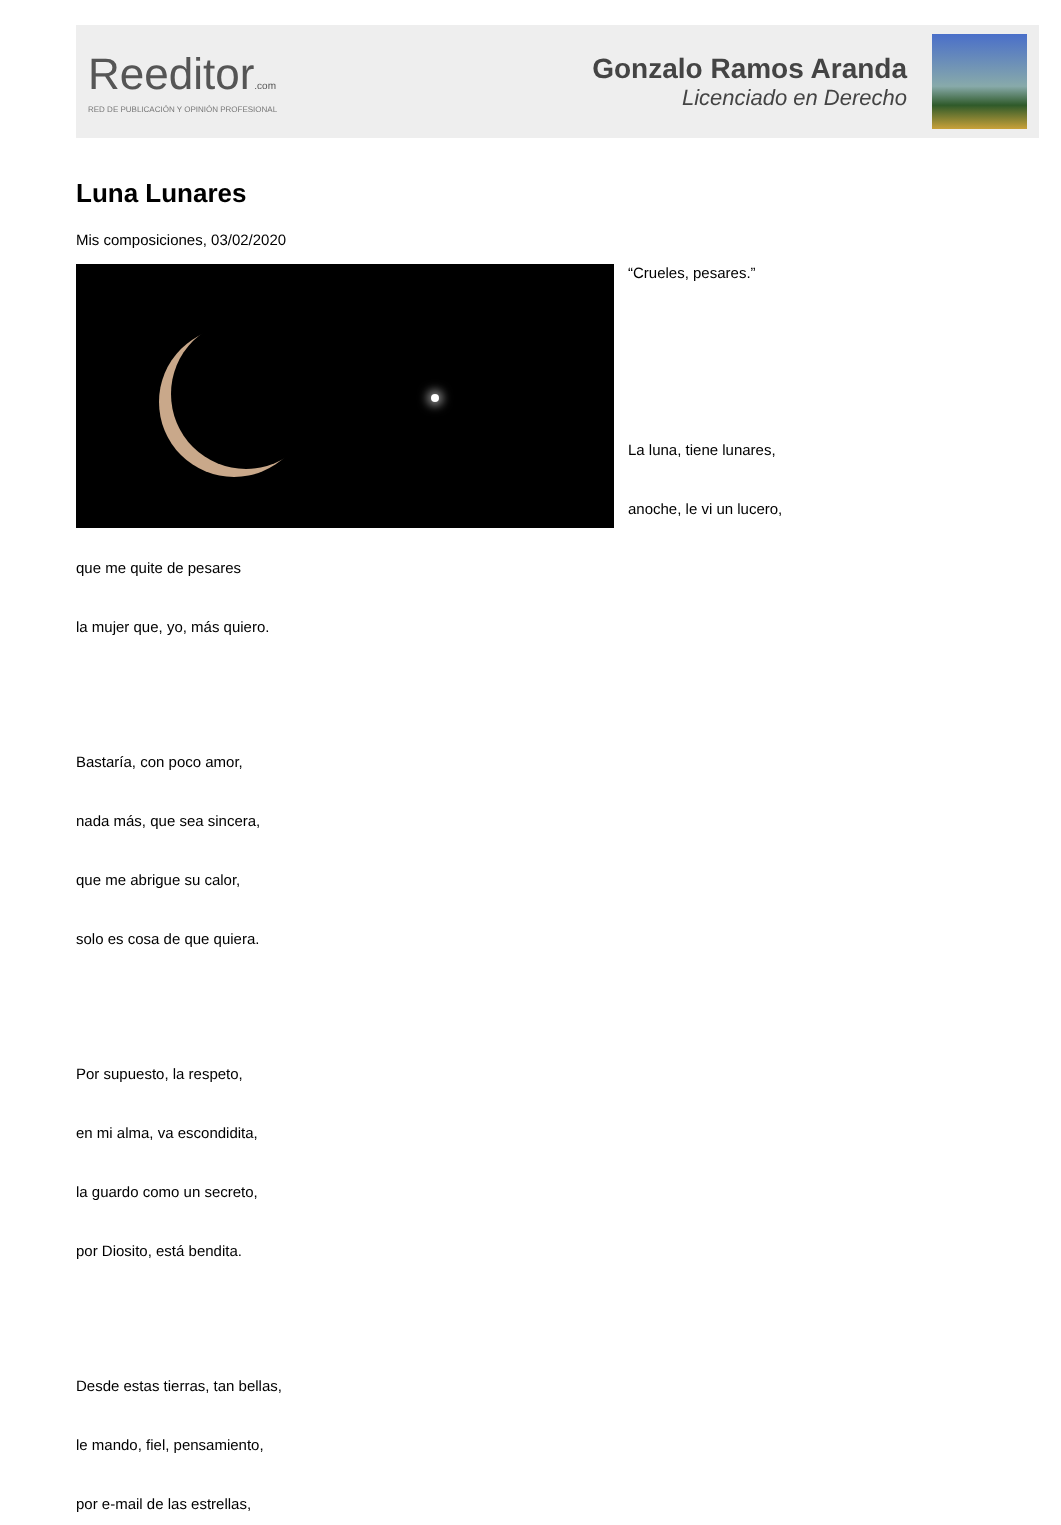Reeditor.com
RED DE PUBLICACIÓN Y OPINIÓN PROFESIONAL
Gonzalo Ramos Aranda
Licenciado en Derecho
Luna Lunares
Mis composiciones, 03/02/2020
“Crueles, pesares.”
La luna, tiene lunares,
anoche, le vi un lucero,
que me quite de pesares
la mujer que, yo, más quiero.
Bastaría, con poco amor,
nada más, que sea sincera,
que me abrigue su calor,
solo es cosa de que quiera.
Por supuesto, la respeto,
en mi alma, va escondidita,
la guardo como un secreto,
por Diosito, está bendita.
Desde estas tierras, tan bellas,
le mando, fiel, pensamiento,
por e-mail de las estrellas,